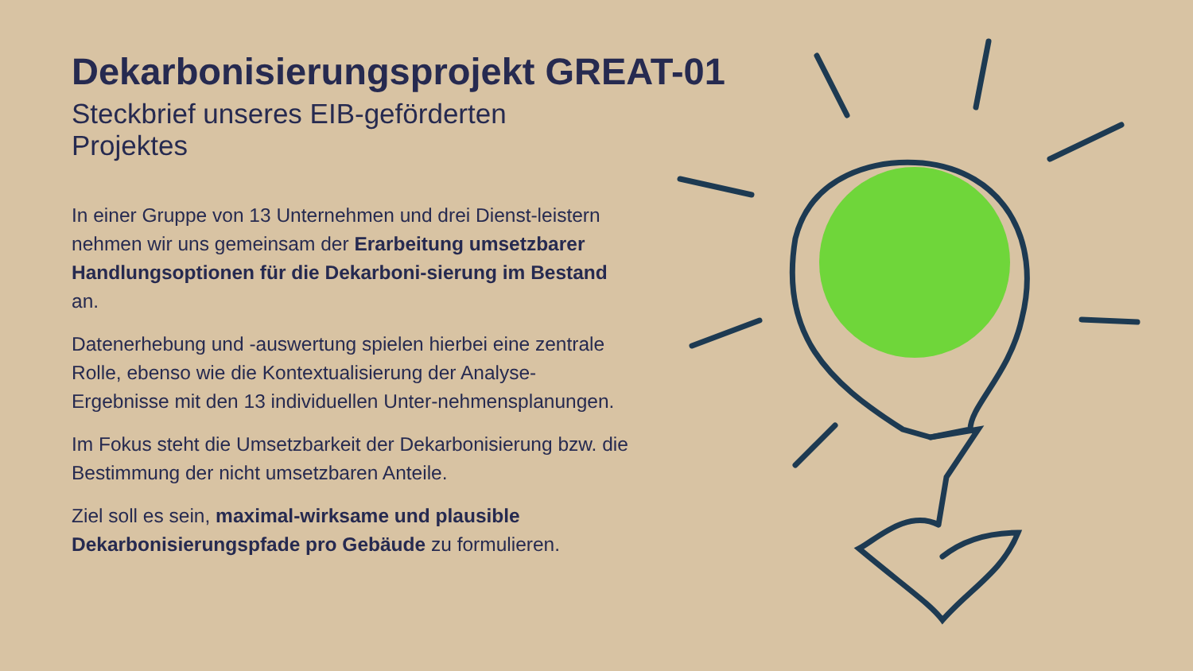Dekarbonisierungsprojekt GREAT-01
Steckbrief unseres EIB-geförderten Projektes
In einer Gruppe von 13 Unternehmen und drei Dienst-leistern nehmen wir uns gemeinsam der Erarbeitung umsetzbarer Handlungsoptionen für die Dekarboni-sierung im Bestand an.
Datenerhebung und -auswertung spielen hierbei eine zentrale Rolle, ebenso wie die Kontextualisierung der Analyse-Ergebnisse mit den 13 individuellen Unter-nehmensplanungen.
Im Fokus steht die Umsetzbarkeit der Dekarbonisierung bzw. die Bestimmung der nicht umsetzbaren Anteile.
Ziel soll es sein, maximal-wirksame und plausible Dekarbonisierungspfade pro Gebäude zu formulieren.